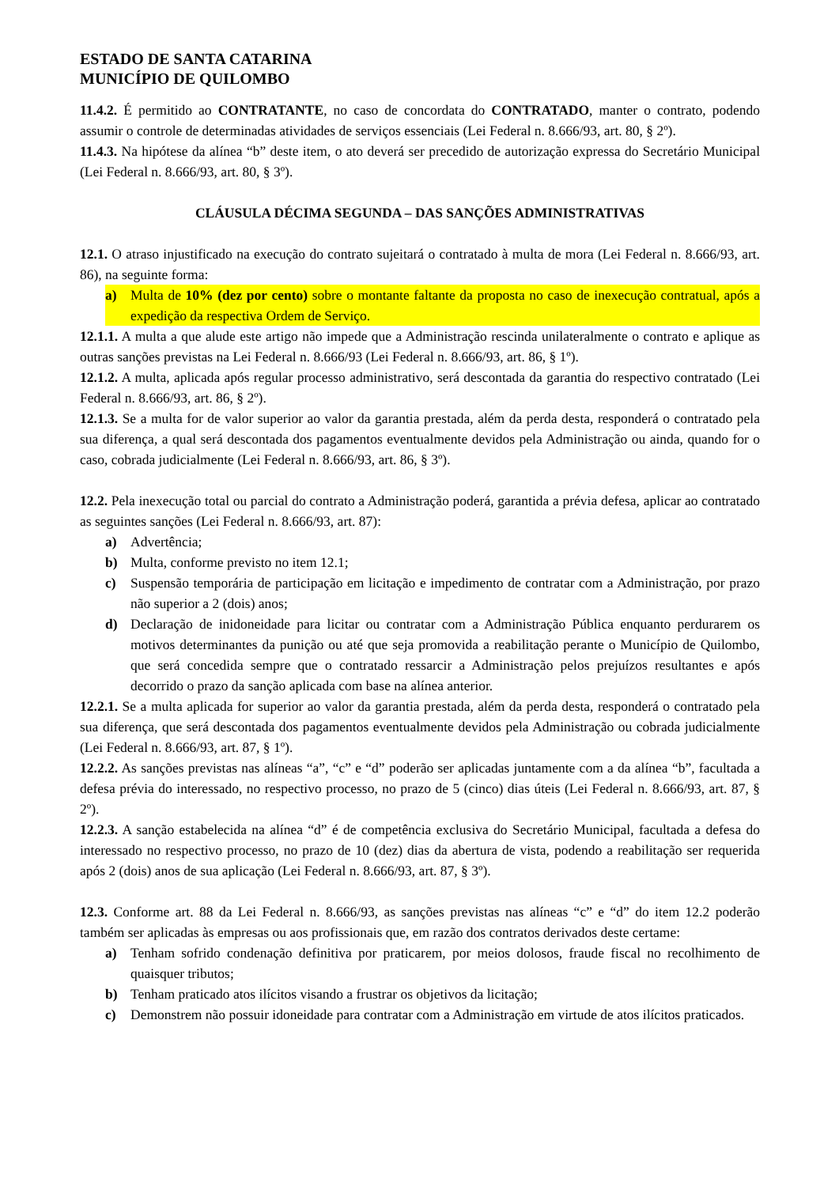ESTADO DE SANTA CATARINA
MUNICÍPIO DE QUILOMBO
11.4.2. É permitido ao CONTRATANTE, no caso de concordata do CONTRATADO, manter o contrato, podendo assumir o controle de determinadas atividades de serviços essenciais (Lei Federal n. 8.666/93, art. 80, § 2º).
11.4.3. Na hipótese da alínea “b” deste item, o ato deverá ser precedido de autorização expressa do Secretário Municipal (Lei Federal n. 8.666/93, art. 80, § 3º).
CLÁUSULA DÉCIMA SEGUNDA – DAS SANÇÕES ADMINISTRATIVAS
12.1. O atraso injustificado na execução do contrato sujeitará o contratado à multa de mora (Lei Federal n. 8.666/93, art. 86), na seguinte forma:
a) Multa de 10% (dez por cento) sobre o montante faltante da proposta no caso de inexecução contratual, após a expedição da respectiva Ordem de Serviço.
12.1.1. A multa a que alude este artigo não impede que a Administração rescinda unilateralmente o contrato e aplique as outras sanções previstas na Lei Federal n. 8.666/93 (Lei Federal n. 8.666/93, art. 86, § 1º).
12.1.2. A multa, aplicada após regular processo administrativo, será descontada da garantia do respectivo contratado (Lei Federal n. 8.666/93, art. 86, § 2º).
12.1.3. Se a multa for de valor superior ao valor da garantia prestada, além da perda desta, responderá o contratado pela sua diferença, a qual será descontada dos pagamentos eventualmente devidos pela Administração ou ainda, quando for o caso, cobrada judicialmente (Lei Federal n. 8.666/93, art. 86, § 3º).
12.2. Pela inexecução total ou parcial do contrato a Administração poderá, garantida a prévia defesa, aplicar ao contratado as seguintes sanções (Lei Federal n. 8.666/93, art. 87):
a) Advertência;
b) Multa, conforme previsto no item 12.1;
c) Suspensão temporária de participação em licitação e impedimento de contratar com a Administração, por prazo não superior a 2 (dois) anos;
d) Declaração de inidoneidade para licitar ou contratar com a Administração Pública enquanto perdurarem os motivos determinantes da punição ou até que seja promovida a reabilitação perante o Município de Quilombo, que será concedida sempre que o contratado ressarcir a Administração pelos prejuízos resultantes e após decorrido o prazo da sanção aplicada com base na alínea anterior.
12.2.1. Se a multa aplicada for superior ao valor da garantia prestada, além da perda desta, responderá o contratado pela sua diferença, que será descontada dos pagamentos eventualmente devidos pela Administração ou cobrada judicialmente (Lei Federal n. 8.666/93, art. 87, § 1º).
12.2.2. As sanções previstas nas alíneas “a”, “c” e “d” poderão ser aplicadas juntamente com a da alínea “b”, facultada a defesa prévia do interessado, no respectivo processo, no prazo de 5 (cinco) dias úteis (Lei Federal n. 8.666/93, art. 87, § 2º).
12.2.3. A sanção estabelecida na alínea “d” é de competência exclusiva do Secretário Municipal, facultada a defesa do interessado no respectivo processo, no prazo de 10 (dez) dias da abertura de vista, podendo a reabilitação ser requerida após 2 (dois) anos de sua aplicação (Lei Federal n. 8.666/93, art. 87, § 3º).
12.3. Conforme art. 88 da Lei Federal n. 8.666/93, as sanções previstas nas alíneas “c” e “d” do item 12.2 poderão também ser aplicadas às empresas ou aos profissionais que, em razão dos contratos derivados deste certame:
a) Tenham sofrido condenação definitiva por praticarem, por meios dolosos, fraude fiscal no recolhimento de quaisquer tributos;
b) Tenham praticado atos ilícitos visando a frustrar os objetivos da licitação;
c) Demonstrem não possuir idoneidade para contratar com a Administração em virtude de atos ilícitos praticados.